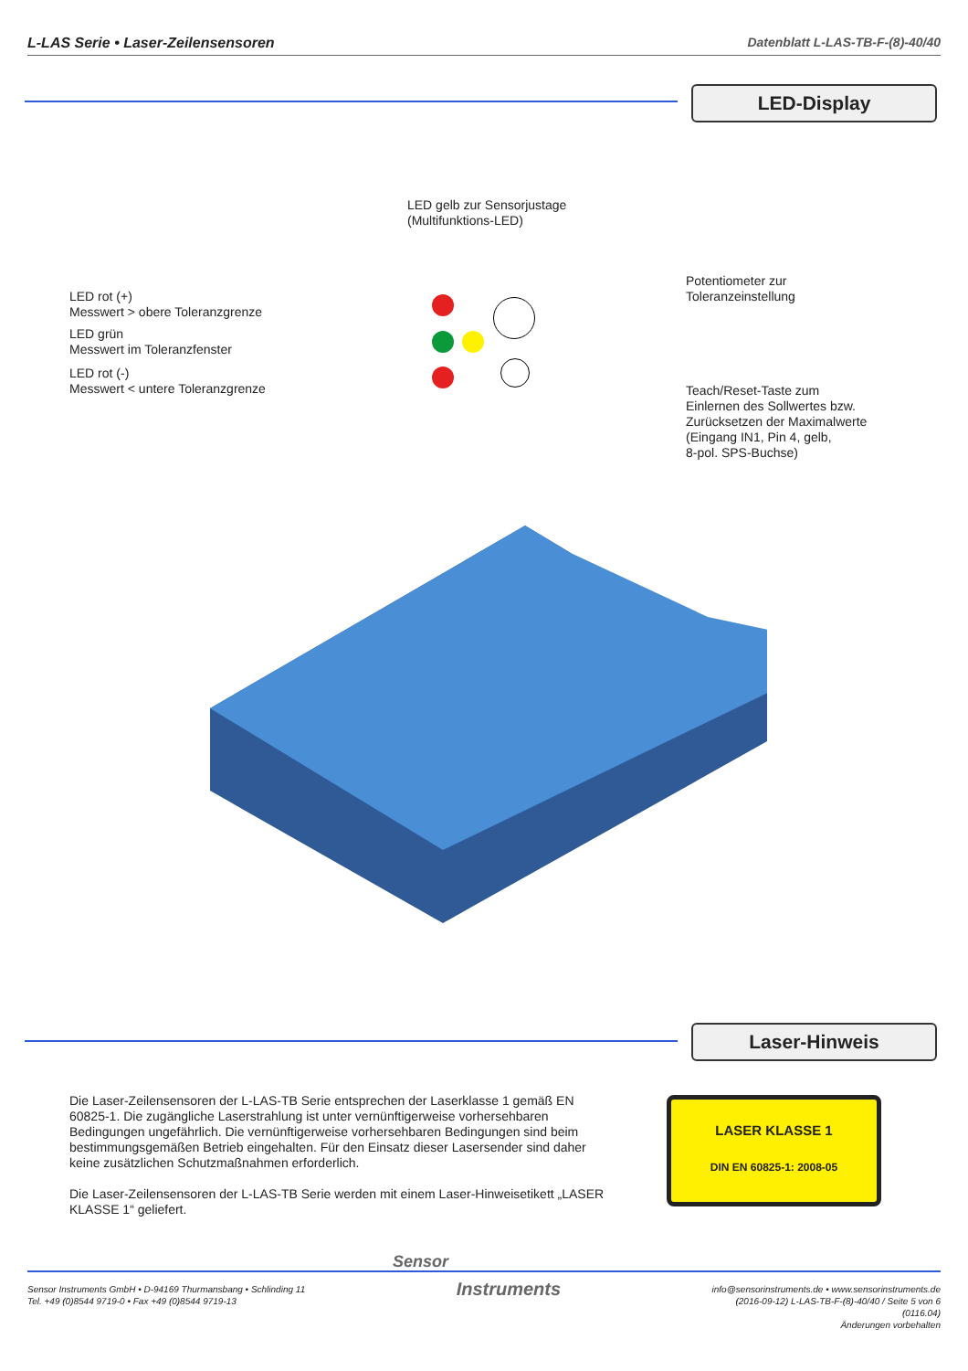L-LAS Serie • Laser-Zeilensensoren Datenblatt L-LAS-TB-F-(8)-40/40
LED-Display
LED gelb zur Sensorjustage
(Multifunktions-LED)
Potentiometer zur
Toleranzeinstellung
LED rot (+)
Messwert > obere Toleranzgrenze
LED grün
Messwert im Toleranzfenster
LED rot (-)
Messwert < untere Toleranzgrenze
Teach/Reset-Taste zum
Einlernen des Sollwertes bzw.
Zurücksetzen der Maximalwerte
(Eingang IN1, Pin 4, gelb,
8-pol. SPS-Buchse)
Laser-Hinweis
Die Laser-Zeilensensoren der L-LAS-TB Serie entsprechen der Laserklasse 1 gemäß EN 60825-1. Die zugängliche Laserstrahlung ist unter vernünftigerweise vorhersehbaren Bedingungen ungefährlich. Die vernünftigerweise vorhersehbaren Bedingungen sind beim bestimmungsgemäßen Betrieb eingehalten. Für den Einsatz dieser Lasersender sind daher keine zusätzlichen Schutzmaßnahmen erforderlich.
Die Laser-Zeilensensoren der L-LAS-TB Serie werden mit einem Laser-Hinweisetikett „LASER KLASSE 1“ geliefert.
LASER KLASSE 1
DIN EN 60825-1: 2008-05
Sensor
Sensor Instruments GmbH • D-94169 Thurmansbang • Schlinding 11
Tel. +49 (0)8544 9719-0 • Fax +49 (0)8544 9719-13
Instruments
info@sensorinstruments.de • www.sensorinstruments.de
(2016-09-12) L-LAS-TB-F-(8)-40/40 / Seite 5 von 6
(0116.04)
Änderungen vorbehalten